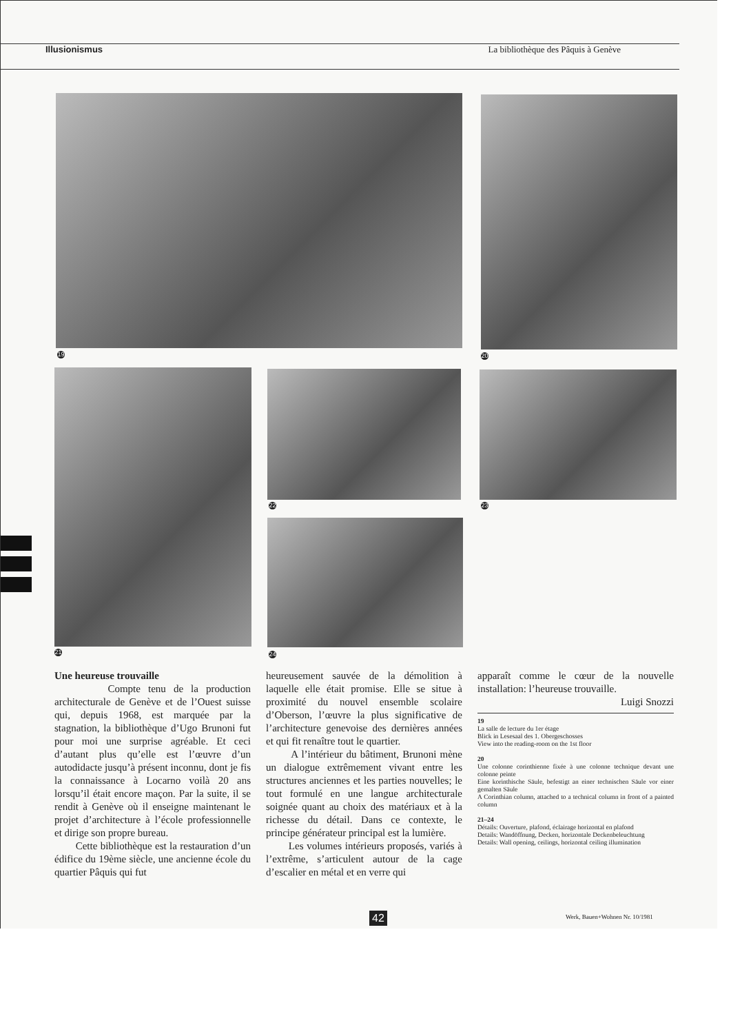Illusionismus La bibliothèque des Pâquis à Genève
19 20
21
22 23
24
Une heureuse trouvaille
Compte tenu de la production architecturale de Genève et de l’Ouest suisse qui, depuis 1968, est marquée par la stagnation, la bibliothèque d’Ugo Brunoni fut pour moi une surprise agréable. Et ceci d’autant plus qu’elle est l’œuvre d’un autodidacte jusqu’à présent inconnu, dont je fis la connaissance à Locarno voilà 20 ans lorsqu’il était encore maçon. Par la suite, il se rendit à Genève où il enseigne maintenant le projet d’architecture à l’école professionnelle et dirige son propre bureau.
Cette bibliothèque est la restauration d’un édifice du 19ème siècle, une ancienne école du quartier Pâquis qui fut
heureusement sauvée de la démolition à laquelle elle était promise. Elle se situe à proximité du nouvel ensemble scolaire d’Oberson, l’œuvre la plus significative de l’architecture genevoise des dernières années et qui fit renaître tout le quartier.
A l’intérieur du bâtiment, Brunoni mène un dialogue extrêmement vivant entre les structures anciennes et les parties nouvelles; le tout formulé en une langue architecturale soignée quant au choix des matériaux et à la richesse du détail. Dans ce contexte, le principe générateur principal est la lumière.
Les volumes intérieurs proposés, variés à l’extrême, s’articulent autour de la cage d’escalier en métal et en verre qui
apparaît comme le cœur de la nouvelle installation: l’heureuse trouvaille.
Luigi Snozzi
19
La salle de lecture du 1er étage
Blick in Lesesaal des 1. Obergeschosses
View into the reading-room on the 1st floor
20
Une colonne corinthienne fixée à une colonne technique devant une colonne peinte
Eine korinthische Säule, befestigt an einer technischen Säule vor einer gemalten Säule
A Corinthian column, attached to a technical column in front of a painted column
21–24
Détails: Ouverture, plafond, éclairage horizontal en plafond
Details: Wandöffnung, Decken, horizontale Deckenbeleuchtung
Details: Wall opening, ceilings, horizontal ceiling illumination
42 Werk, Bauen+Wohnen Nr. 10/1981